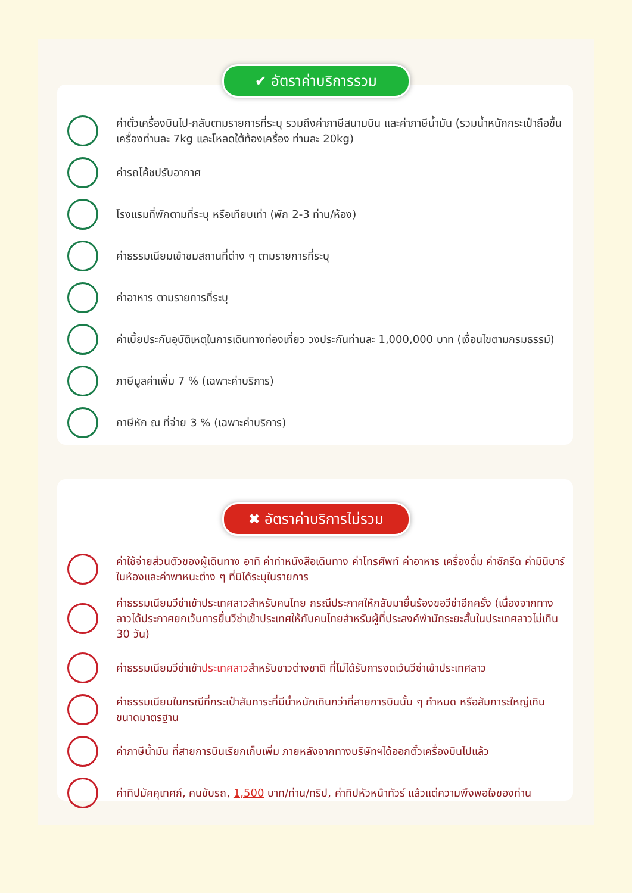✔ อัตราค่าบริการรวม
ค่าตั๋วเครื่องบินไป-กลับตามรายการที่ระบุ รวมถึงค่าภาษีสนามบิน และค่าภาษีน้ำมัน (รวมน้ำหนักกระเป๋าถือขึ้นเครื่องท่านละ 7kg และโหลดใต้ท้องเครื่อง ท่านละ 20kg)
ค่ารถโค้ชปรับอากาศ
โรงแรมที่พักตามที่ระบุ หรือเทียบเท่า (พัก 2-3 ท่าน/ห้อง)
ค่าธรรมเนียมเข้าชมสถานที่ต่าง ๆ ตามรายการที่ระบุ
ค่าอาหาร ตามรายการที่ระบุ
ค่าเบี้ยประกันอุบัติเหตุในการเดินทางท่องเที่ยว วงประกันท่านละ 1,000,000 บาท (เงื่อนไขตามกรมธรรม์)
ภาษีมูลค่าเพิ่ม 7 % (เฉพาะค่าบริการ)
ภาษีหัก ณ ที่จ่าย 3 % (เฉพาะค่าบริการ)
✖ อัตราค่าบริการไม่รวม
ค่าใช้จ่ายส่วนตัวของผู้เดินทาง อาทิ ค่าทำหนังสือเดินทาง ค่าโทรศัพท์ ค่าอาหาร เครื่องดื่ม ค่าซักรีด ค่ามินิบาร์ในห้องและค่าพาหนะต่าง ๆ ที่มิได้ระบุในรายการ
ค่าธรรมเนียมวีซ่าเข้าประเทศลาวสำหรับคนไทย กรณีประกาศให้กลับมายื่นร้องขอวีซ่าอีกครั้ง (เนื่องจากทางลาวได้ประกาศยกเว้นการยื่นวีซ่าเข้าประเทศให้กับคนไทยสำหรับผู้ที่ประสงค์พำนักระยะสั้นในประเทศลาวไม่เกิน 30 วัน)
ค่าธรรมเนียมวีซ่าเข้าประเทศลาวสำหรับชาวต่างชาติ ที่ไม่ได้รับการงดเว้นวีซ่าเข้าประเทศลาว
ค่าธรรมเนียมในกรณีที่กระเป๋าสัมภาระที่มีน้ำหนักเกินกว่าที่สายการบินนั้น ๆ กำหนด หรือสัมภาระใหญ่เกินขนาดมาตรฐาน
ค่าภาษีน้ำมัน ที่สายการบินเรียกเก็บเพิ่ม ภายหลังจากทางบริษัทฯได้ออกตั๋วเครื่องบินไปแล้ว
ค่าทิปมัคคุเทศก์, คนขับรถ, 1,500 บาท/ท่าน/ทริป, ค่าทิปหัวหน้าทัวร์ แล้วแต่ความพึงพอใจของท่าน